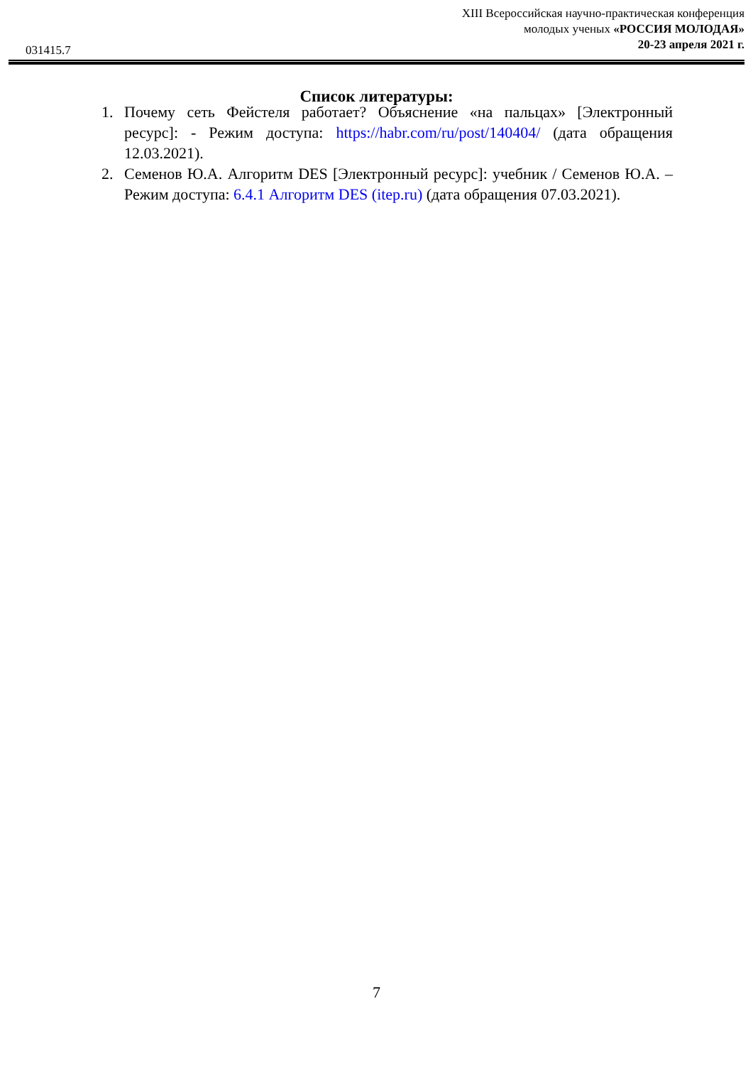XIII Всероссийская научно-практическая конференция
молодых ученых «РОССИЯ МОЛОДАЯ»
20-23 апреля 2021 г.
031415.7
Список литературы:
1. Почему сеть Фейстеля работает? Объяснение «на пальцах» [Электронный ресурс]: - Режим доступа: https://habr.com/ru/post/140404/ (дата обращения 12.03.2021).
2. Семенов Ю.А. Алгоритм DES [Электронный ресурс]: учебник / Семенов Ю.А. – Режим доступа: 6.4.1 Алгоритм DES (itep.ru) (дата обращения 07.03.2021).
7